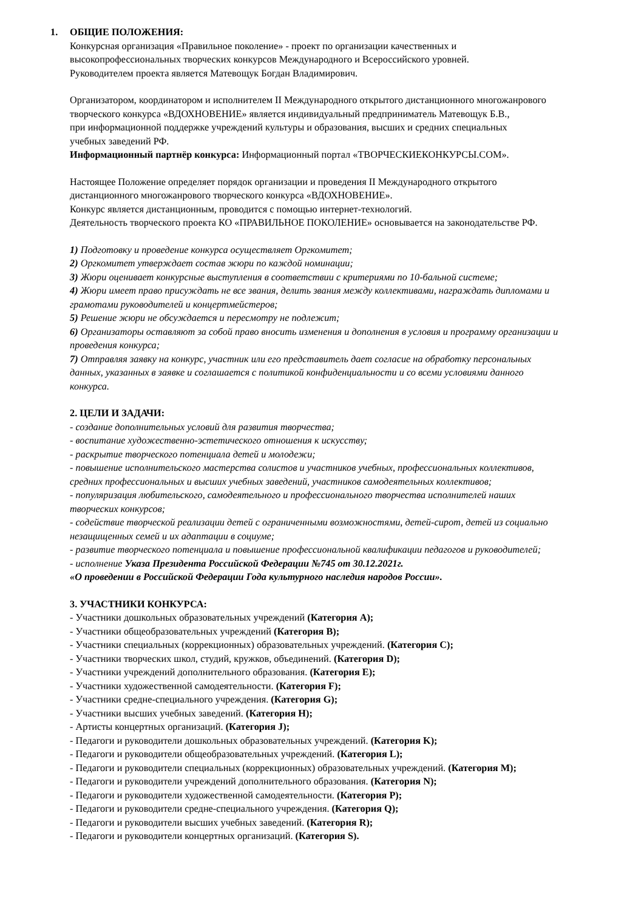1. ОБЩИЕ ПОЛОЖЕНИЯ:
Конкурсная организация «Правильное поколение» - проект по организации качественных и
высокопрофессиональных творческих конкурсов Международного и Всероссийского уровней.
Руководителем проекта является Матевощук Богдан Владимирович.
Организатором, координатором и исполнителем II Международного открытого дистанционного многожанрового
творческого конкурса «ВДОХНОВЕНИЕ» является индивидуальный предприниматель Матевощук Б.В.,
при информационной поддержке учреждений культуры и образования, высших и средних специальных
учебных заведений РФ.
Информационный партнёр конкурса: Информационный портал «ТВОРЧЕСКИЕКОНКУРСЫ.COM».
Настоящее Положение определяет порядок организации и проведения II Международного открытого
дистанционного многожанрового творческого конкурса «ВДОХНОВЕНИЕ».
Конкурс является дистанционным, проводится с помощью интернет-технологий.
Деятельность творческого проекта КО «ПРАВИЛЬНОЕ ПОКОЛЕНИЕ» основывается на законодательстве РФ.
1) Подготовку и проведение конкурса осуществляет Оргкомитет;
2) Оргкомитет утверждает состав жюри по каждой номинации;
3) Жюри оценивает конкурсные выступления в соответствии с критериями по 10-бальной системе;
4) Жюри имеет право присуждать не все звания, делить звания между коллективами, награждать дипломами и
грамотами руководителей и концертмейстеров;
5) Решение жюри не обсуждается и пересмотру не подлежит;
6) Организаторы оставляют за собой право вносить изменения и дополнения в условия и программу организации и
проведения конкурса;
7) Отправляя заявку на конкурс, участник или его представитель дает согласие на обработку персональных
данных, указанных в заявке и соглашается с политикой конфиденциальности и со всеми условиями данного
конкурса.
2. ЦЕЛИ И ЗАДАЧИ:
- создание дополнительных условий для развития творчества;
- воспитание художественно-эстетического отношения к искусству;
- раскрытие творческого потенциала детей и молодежи;
- повышение исполнительского мастерства солистов и участников учебных, профессиональных коллективов,
средних профессиональных и высших учебных заведений, участников самодеятельных коллективов;
- популяризация любительского, самодеятельного и профессионального творчества исполнителей наших
творческих конкурсов;
- содействие творческой реализации детей с ограниченными возможностями, детей-сирот, детей из социально
незащищенных семей и их адаптации в социуме;
- развитие творческого потенциала и повышение профессиональной квалификации педагогов и руководителей;
- исполнение Указа Президента Российской Федерации №745 от 30.12.2021г.
«О проведении в Российской Федерации Года культурного наследия народов России».
3. УЧАСТНИКИ КОНКУРСА:
- Участники дошкольных образовательных учреждений (Категория A);
- Участники общеобразовательных учреждений (Категория B);
- Участники специальных (коррекционных) образовательных учреждений. (Категория C);
- Участники творческих школ, студий, кружков, объединений. (Категория D);
- Участники учреждений дополнительного образования. (Категория E);
- Участники художественной самодеятельности. (Категория F);
- Участники средне-специального учреждения. (Категория G);
- Участники высших учебных заведений. (Категория H);
- Артисты концертных организаций. (Категория J);
- Педагоги и руководители дошкольных образовательных учреждений. (Категория K);
- Педагоги и руководители общеобразовательных учреждений. (Категория L);
- Педагоги и руководители специальных (коррекционных) образовательных учреждений. (Категория M);
- Педагоги и руководители учреждений дополнительного образования. (Категория N);
- Педагоги и руководители художественной самодеятельности. (Категория P);
- Педагоги и руководители средне-специального учреждения. (Категория Q);
- Педагоги и руководители высших учебных заведений. (Категория R);
- Педагоги и руководители концертных организаций. (Категория S).